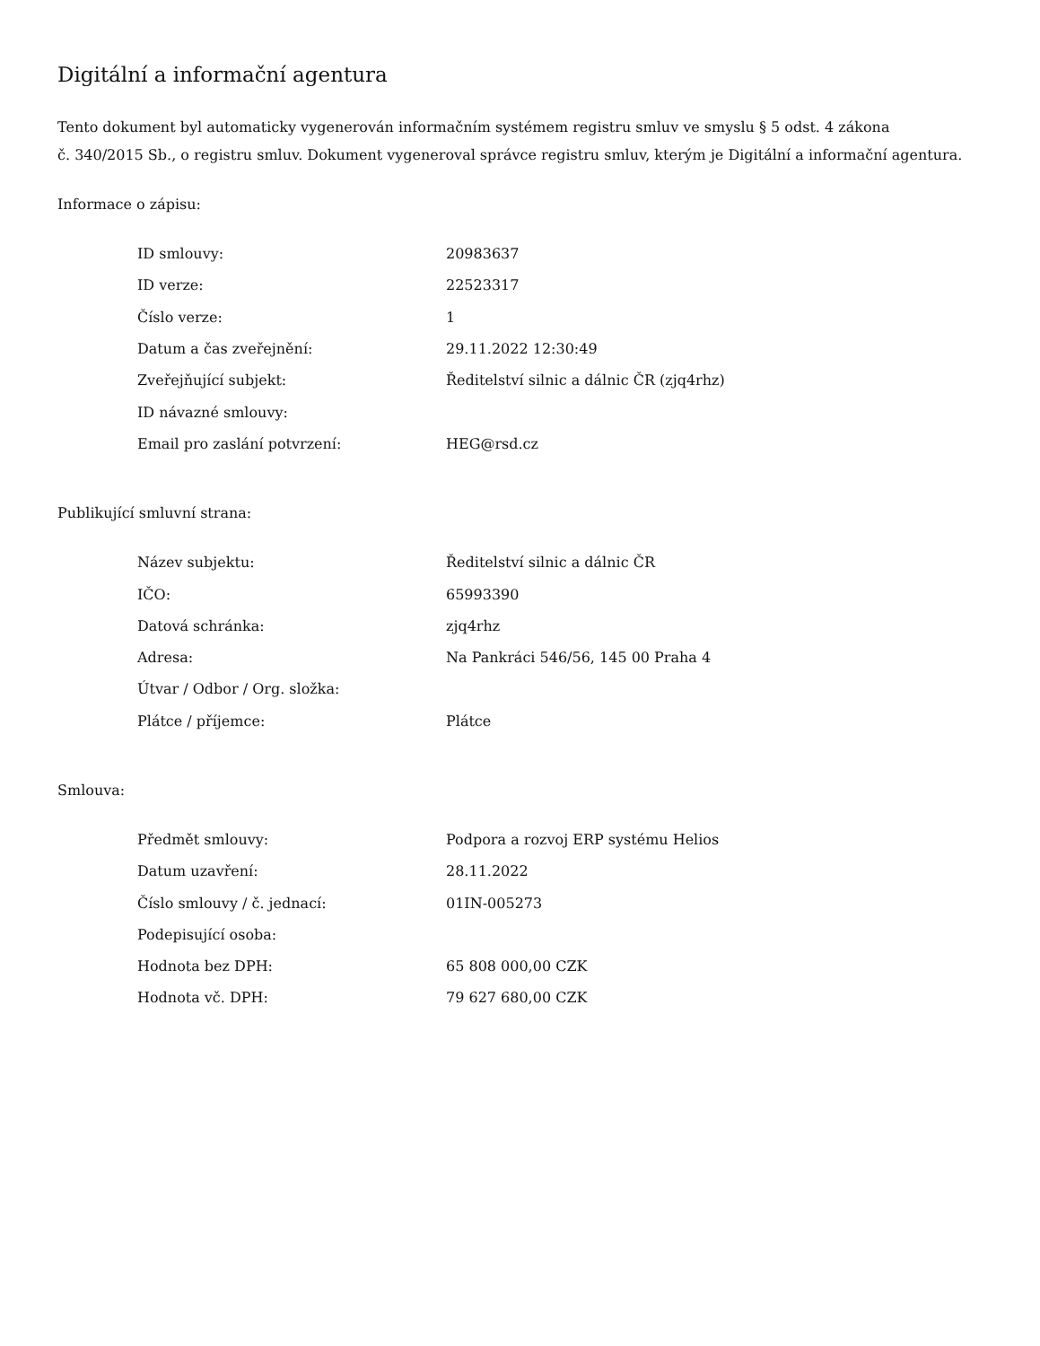Digitální a informační agentura
Tento dokument byl automaticky vygenerován informačním systémem registru smluv ve smyslu § 5 odst. 4 zákona
č. 340/2015 Sb., o registru smluv. Dokument vygeneroval správce registru smluv, kterým je Digitální a informační agentura.
Informace o zápisu:
| ID smlouvy: | 20983637 |
| ID verze: | 22523317 |
| Číslo verze: | 1 |
| Datum a čas zveřejnění: | 29.11.2022 12:30:49 |
| Zveřejňující subjekt: | Ředitelství silnic a dálnic ČR (zjq4rhz) |
| ID návazné smlouvy: | |
| Email pro zaslání potvrzení: | HEG@rsd.cz |
Publikující smluvní strana:
| Název subjektu: | Ředitelství silnic a dálnic ČR |
| IČO: | 65993390 |
| Datová schránka: | zjq4rhz |
| Adresa: | Na Pankráci 546/56, 145 00 Praha 4 |
| Útvar / Odbor / Org. složka: | |
| Plátce / příjemce: | Plátce |
Smlouva:
| Předmět smlouvy: | Podpora a rozvoj ERP systému Helios |
| Datum uzavření: | 28.11.2022 |
| Číslo smlouvy / č. jednací: | 01IN-005273 |
| Podepisující osoba: | |
| Hodnota bez DPH: | 65 808 000,00 CZK |
| Hodnota vč. DPH: | 79 627 680,00 CZK |